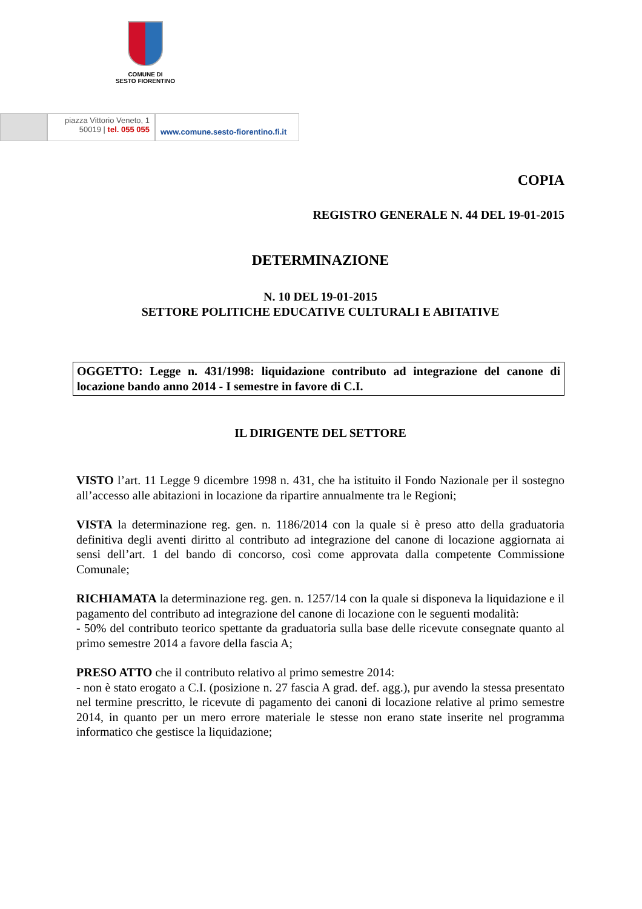COMUNE DI
SESTO FIORENTINO
piazza Vittorio Veneto, 1
50019 | tel. 055 055
www.comune.sesto-fiorentino.fi.it
COPIA
REGISTRO GENERALE N. 44 DEL 19-01-2015
DETERMINAZIONE
N. 10 DEL 19-01-2015
SETTORE POLITICHE EDUCATIVE CULTURALI E ABITATIVE
OGGETTO: Legge n. 431/1998: liquidazione contributo ad integrazione del canone di locazione bando anno 2014 - I semestre in favore di C.I.
IL DIRIGENTE DEL SETTORE
VISTO l’art. 11 Legge 9 dicembre 1998 n. 431, che ha istituito il Fondo Nazionale per il sostegno all’accesso alle abitazioni in locazione da ripartire annualmente tra le Regioni;
VISTA la determinazione reg. gen. n. 1186/2014 con la quale si è preso atto della graduatoria definitiva degli aventi diritto al contributo ad integrazione del canone di locazione aggiornata ai sensi dell’art. 1 del bando di concorso, così come approvata dalla competente Commissione Comunale;
RICHIAMATA la determinazione reg. gen. n. 1257/14 con la quale si disponeva la liquidazione e il pagamento del contributo ad integrazione del canone di locazione con le seguenti modalità:
- 50% del contributo teorico spettante da graduatoria sulla base delle ricevute consegnate quanto al primo semestre 2014 a favore della fascia A;
PRESO ATTO che il contributo relativo al primo semestre 2014:
- non è stato erogato a C.I. (posizione n. 27 fascia A grad. def. agg.), pur avendo la stessa presentato nel termine prescritto, le ricevute di pagamento dei canoni di locazione relative al primo semestre 2014, in quanto per un mero errore materiale le stesse non erano state inserite nel programma informatico che gestisce la liquidazione;